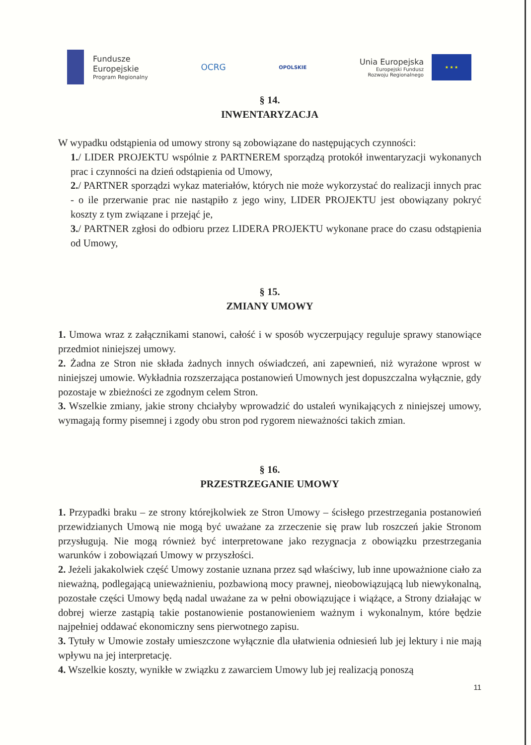Fundusze
Europejskie
Program Regionalny
OCRG
OPOLSKIE
Unia Europejska
Europejski Fundusz
Rozwoju Regionalnego
★ ★ ★
§ 14.
INWENTARYZACJA
W wypadku odstąpienia od umowy strony są zobowiązane do następujących czynności:
1./ LIDER PROJEKTU wspólnie z PARTNEREM sporządzą protokół inwentaryzacji wykonanych prac i czynności na dzień odstąpienia od Umowy,
2./ PARTNER sporządzi wykaz materiałów, których nie może wykorzystać do realizacji innych prac - o ile przerwanie prac nie nastąpiło z jego winy, LIDER PROJEKTU jest obowiązany pokryć koszty z tym związane i przejąć je,
3./ PARTNER zgłosi do odbioru przez LIDERA PROJEKTU wykonane prace do czasu odstąpienia od Umowy,
§ 15.
ZMIANY UMOWY
1. Umowa wraz z załącznikami stanowi, całość i w sposób wyczerpujący reguluje sprawy stanowiące przedmiot niniejszej umowy.
2. Żadna ze Stron nie składa żadnych innych oświadczeń, ani zapewnień, niż wyrażone wprost w niniejszej umowie. Wykładnia rozszerzająca postanowień Umownych jest dopuszczalna wyłącznie, gdy pozostaje w zbieżności ze zgodnym celem Stron.
3. Wszelkie zmiany, jakie strony chciałyby wprowadzić do ustaleń wynikających z niniejszej umowy, wymagają formy pisemnej i zgody obu stron pod rygorem nieważności takich zmian.
§ 16.
PRZESTRZEGANIE UMOWY
1. Przypadki braku – ze strony którejkolwiek ze Stron Umowy – ścisłego przestrzegania postanowień przewidzianych Umową nie mogą być uważane za zrzeczenie się praw lub roszczeń jakie Stronom przysługują. Nie mogą również być interpretowane jako rezygnacja z obowiązku przestrzegania warunków i zobowiązań Umowy w przyszłości.
2. Jeżeli jakakolwiek część Umowy zostanie uznana przez sąd właściwy, lub inne upoważnione ciało za nieważną, podlegającą unieważnieniu, pozbawioną mocy prawnej, nieobowiązującą lub niewykonalną, pozostałe części Umowy będą nadal uważane za w pełni obowiązujące i wiążące, a Strony działając w dobrej wierze zastąpią takie postanowienie postanowieniem ważnym i wykonalnym, które będzie najpełniej oddawać ekonomiczny sens pierwotnego zapisu.
3. Tytuły w Umowie zostały umieszczone wyłącznie dla ułatwienia odniesień lub jej lektury i nie mają wpływu na jej interpretację.
4. Wszelkie koszty, wynikłe w związku z zawarciem Umowy lub jej realizacją ponoszą
11